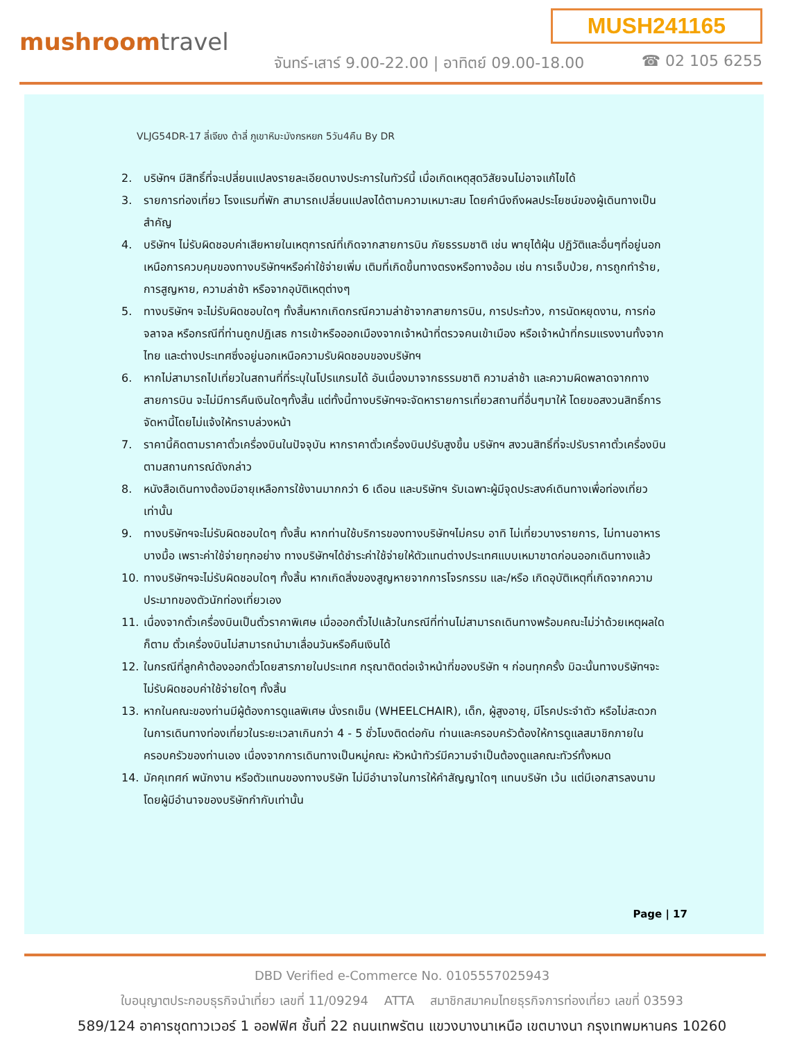MUSH241165
mushroomtravel
จันทร์-เสาร์ 9.00-22.00 | อาทิตย์ 09.00-18.00
☎ 02 105 6255
VLJG54DR-17 ลี่เจียง ต้าลี่ ภูเขาหิมะมังกรหยก 5วัน4คืน By DR
2. บริษัทฯ มีสิทธิ์ที่จะเปลี่ยนแปลงรายละเอียดบางประการในทัวร์นี้ เมื่อเกิดเหตุสุดวิสัยจนไม่อาจแก้ไขได้
3. รายการท่องเที่ยว โรงแรมที่พัก สามารถเปลี่ยนแปลงได้ตามความเหมาะสม โดยคำนึงถึงผลประโยชน์ของผู้เดินทางเป็นสำคัญ
4. บริษัทฯ ไม่รับผิดชอบค่าเสียหายในเหตุการณ์ที่เกิดจากสายการบิน ภัยธรรมชาติ เช่น พายุไต้ฝุ่น ปฏิวัติและอื่นๆที่อยู่นอกเหนือการควบคุมของทางบริษัทฯหรือค่าใช้จ่ายเพิ่ม เติมที่เกิดขึ้นทางตรงหรือทางอ้อม เช่น การเจ็บป่วย, การถูกทำร้าย, การสูญหาย, ความล่าช้า หรือจากอุบัติเหตุต่างๆ
5. ทางบริษัทฯ จะไม่รับผิดชอบใดๆ ทั้งสิ้นหากเกิดกรณีความล่าช้าจากสายการบิน, การประท้วง, การนัดหยุดงาน, การก่อจลาจล หรือกรณีที่ท่านถูกปฏิเสธ การเข้าหรือออกเมืองจากเจ้าหน้าที่ตรวจคนเข้าเมือง หรือเจ้าหน้าที่กรมแรงงานทั้งจากไทย และต่างประเทศซึ่งอยู่นอกเหนือความรับผิดชอบของบริษัทฯ
6. หากไม่สามารถไปเที่ยวในสถานที่ที่ระบุในโปรแกรมได้ อันเนื่องมาจากธรรมชาติ ความล่าช้า และความผิดพลาดจากทางสายการบิน จะไม่มีการคืนเงินใดๆทั้งสิ้น แต่ทั้งนี้ทางบริษัทฯจะจัดหารายการเที่ยวสถานที่อื่นๆมาให้ โดยขอสงวนสิทธิ์การจัดหานี้โดยไม่แจ้งให้ทราบล่วงหน้า
7. ราคานี้คิดตามราคาตั๋วเครื่องบินในปัจจุบัน หากราคาตั๋วเครื่องบินปรับสูงขึ้น บริษัทฯ สงวนสิทธิ์ที่จะปรับราคาตั๋วเครื่องบินตามสถานการณ์ดังกล่าว
8. หนังสือเดินทางต้องมีอายุเหลือการใช้งานมากกว่า 6 เดือน และบริษัทฯ รับเฉพาะผู้มีจุดประสงค์เดินทางเพื่อท่องเที่ยวเท่านั้น
9. ทางบริษัทฯจะไม่รับผิดชอบใดๆ ทั้งสิ้น หากท่านใช้บริการของทางบริษัทฯไม่ครบ อาทิ ไม่เที่ยวบางรายการ, ไม่ทานอาหารบางมื้อ เพราะค่าใช้จ่ายทุกอย่าง ทางบริษัทฯได้ชำระค่าใช้จ่ายให้ตัวแทนต่างประเทศแบบเหมาขาดก่อนออกเดินทางแล้ว
10. ทางบริษัทฯจะไม่รับผิดชอบใดๆ ทั้งสิ้น หากเกิดสิ่งของสูญหายจากการโจรกรรม และ/หรือ เกิดอุบัติเหตุที่เกิดจากความประมาทของตัวนักท่องเที่ยวเอง
11. เนื่องจากตั๋วเครื่องบินเป็นตั๋วราคาพิเศษ เมื่อออกตั๋วไปแล้วในกรณีที่ท่านไม่สามารถเดินทางพร้อมคณะไม่ว่าด้วยเหตุผลใดก็ตาม ตั๋วเครื่องบินไม่สามารถนำมาเลื่อนวันหรือคืนเงินได้
12. ในกรณีที่ลูกค้าต้องออกตั๋วโดยสารภายในประเทศ กรุณาติดต่อเจ้าหน้าที่ของบริษัท ฯ ก่อนทุกครั้ง มิฉะนั้นทางบริษัทฯจะไม่รับผิดชอบค่าใช้จ่ายใดๆ ทั้งสิ้น
13. หากในคณะของท่านมีผู้ต้องการดูแลพิเศษ นั่งรถเข็น (WHEELCHAIR), เด็ก, ผู้สูงอายุ, มีโรคประจำตัว หรือไม่สะดวกในการเดินทางท่องเที่ยวในระยะเวลาเกินกว่า 4 - 5 ชั่วโมงติดต่อกัน ท่านและครอบครัวต้องให้การดูแลสมาชิกภายในครอบครัวของท่านเอง เนื่องจากการเดินทางเป็นหมู่คณะ หัวหน้าทัวร์มีความจำเป็นต้องดูแลคณะทัวร์ทั้งหมด
14. มัคคุเทศก์ พนักงาน หรือตัวแทนของทางบริษัท ไม่มีอำนาจในการให้คำสัญญาใดๆ แทนบริษัท เว้น แต่มีเอกสารลงนามโดยผู้มีอำนาจของบริษัทกำกับเท่านั้น
Page | 17
DBD Verified e-Commerce No. 0105557025943
ใบอนุญาตประกอบธุรกิจนำเที่ยว เลขที่ 11/09294 ATTA สมาชิกสมาคมไทยธุรกิจการท่องเที่ยว เลขที่ 03593
589/124 อาคารชุดทาวเวอร์ 1 ออฟฟิศ ชั้นที่ 22 ถนนเทพรัตน แขวงบางนาเหนือ เขตบางนา กรุงเทพมหานคร 10260